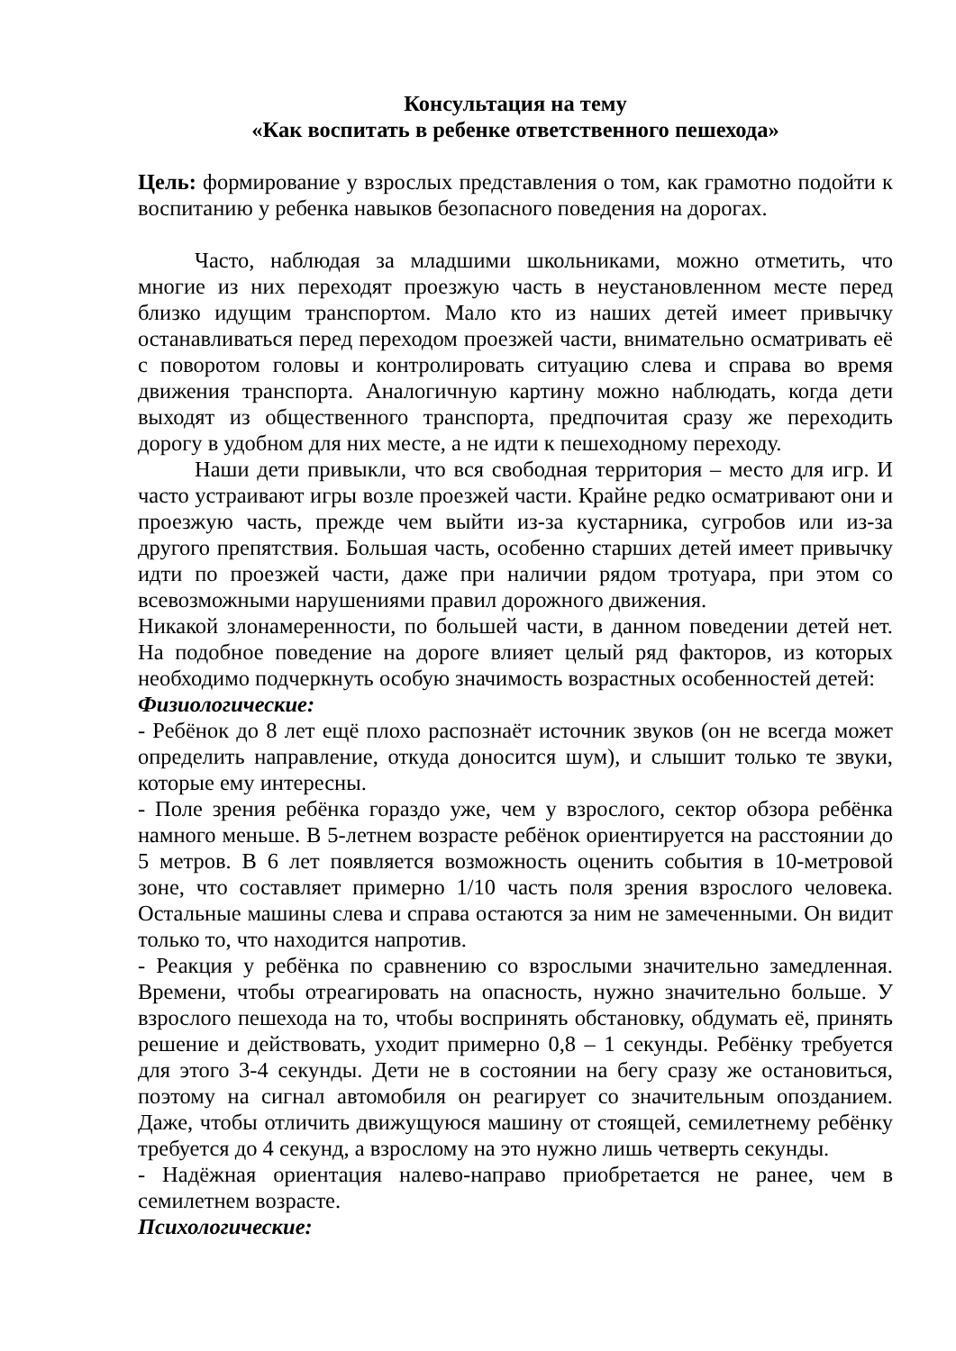Консультация на тему
«Как воспитать в ребенке ответственного пешехода»
Цель: формирование у взрослых представления о том, как грамотно подойти к воспитанию у ребенка навыков безопасного поведения на дорогах.
Часто, наблюдая за младшими школьниками, можно отметить, что многие из них переходят проезжую часть в неустановленном месте перед близко идущим транспортом. Мало кто из наших детей имеет привычку останавливаться перед переходом проезжей части, внимательно осматривать её с поворотом головы и контролировать ситуацию слева и справа во время движения транспорта. Аналогичную картину можно наблюдать, когда дети выходят из общественного транспорта, предпочитая сразу же переходить дорогу в удобном для них месте, а не идти к пешеходному переходу.
Наши дети привыкли, что вся свободная территория – место для игр. И часто устраивают игры возле проезжей части. Крайне редко осматривают они и проезжую часть, прежде чем выйти из-за кустарника, сугробов или из-за другого препятствия. Большая часть, особенно старших детей имеет привычку идти по проезжей части, даже при наличии рядом тротуара, при этом со всевозможными нарушениями правил дорожного движения.
Никакой злонамеренности, по большей части, в данном поведении детей нет. На подобное поведение на дороге влияет целый ряд факторов, из которых необходимо подчеркнуть особую значимость возрастных особенностей детей:
Физиологические:
- Ребёнок до 8 лет ещё плохо распознаёт источник звуков (он не всегда может определить направление, откуда доносится шум), и слышит только те звуки, которые ему интересны.
- Поле зрения ребёнка гораздо уже, чем у взрослого, сектор обзора ребёнка намного меньше. В 5-летнем возрасте ребёнок ориентируется на расстоянии до 5 метров. В 6 лет появляется возможность оценить события в 10-метровой зоне, что составляет примерно 1/10 часть поля зрения взрослого человека. Остальные машины слева и справа остаются за ним не замеченными. Он видит только то, что находится напротив.
- Реакция у ребёнка по сравнению со взрослыми значительно замедленная. Времени, чтобы отреагировать на опасность, нужно значительно больше. У взрослого пешехода на то, чтобы воспринять обстановку, обдумать её, принять решение и действовать, уходит примерно 0,8 – 1 секунды. Ребёнку требуется для этого 3-4 секунды. Дети не в состоянии на бегу сразу же остановиться, поэтому на сигнал автомобиля он реагирует со значительным опозданием. Даже, чтобы отличить движущуюся машину от стоящей, семилетнему ребёнку требуется до 4 секунд, а взрослому на это нужно лишь четверть секунды.
- Надёжная ориентация налево-направо приобретается не ранее, чем в семилетнем возрасте.
Психологические: